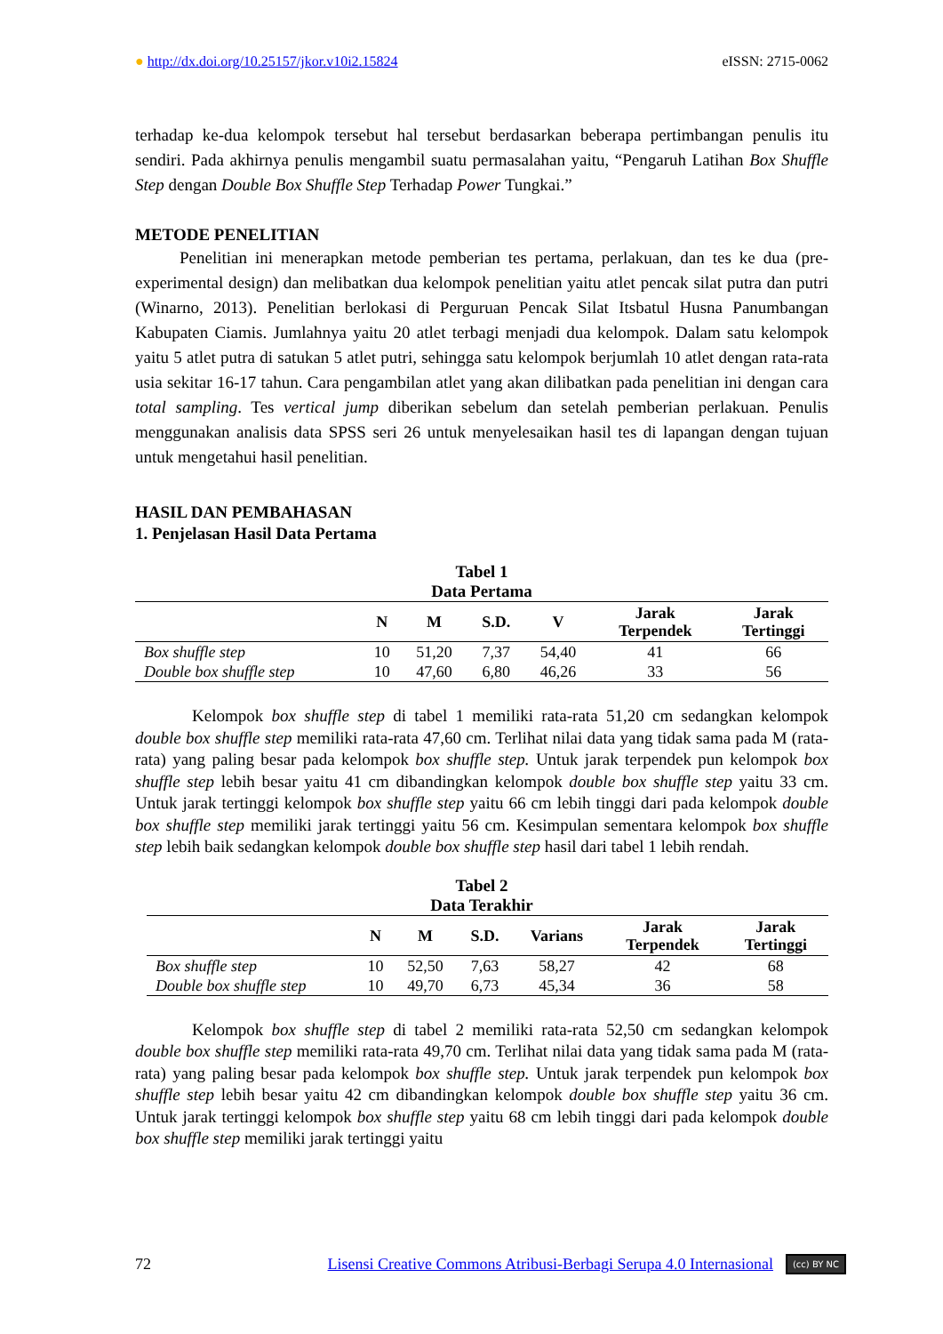● http://dx.doi.org/10.25157/jkor.v10i2.15824 eISSN: 2715-0062
terhadap ke-dua kelompok tersebut hal tersebut berdasarkan beberapa pertimbangan penulis itu sendiri. Pada akhirnya penulis mengambil suatu permasalahan yaitu, “Pengaruh Latihan Box Shuffle Step dengan Double Box Shuffle Step Terhadap Power Tungkai.”
METODE PENELITIAN
Penelitian ini menerapkan metode pemberian tes pertama, perlakuan, dan tes ke dua (pre-experimental design) dan melibatkan dua kelompok penelitian yaitu atlet pencak silat putra dan putri (Winarno, 2013). Penelitian berlokasi di Perguruan Pencak Silat Itsbatul Husna Panumbangan Kabupaten Ciamis. Jumlahnya yaitu 20 atlet terbagi menjadi dua kelompok. Dalam satu kelompok yaitu 5 atlet putra di satukan 5 atlet putri, sehingga satu kelompok berjumlah 10 atlet dengan rata-rata usia sekitar 16-17 tahun. Cara pengambilan atlet yang akan dilibatkan pada penelitian ini dengan cara total sampling. Tes vertical jump diberikan sebelum dan setelah pemberian perlakuan. Penulis menggunakan analisis data SPSS seri 26 untuk menyelesaikan hasil tes di lapangan dengan tujuan untuk mengetahui hasil penelitian.
HASIL DAN PEMBAHASAN
1. Penjelasan Hasil Data Pertama
Tabel 1
Data Pertama
| | N | M | S.D. | V | Jarak Terpendek | Jarak Tertinggi |
| --- | --- | --- | --- | --- | --- | --- |
| Box shuffle step | 10 | 51,20 | 7,37 | 54,40 | 41 | 66 |
| Double box shuffle step | 10 | 47,60 | 6,80 | 46,26 | 33 | 56 |
Kelompok box shuffle step di tabel 1 memiliki rata-rata 51,20 cm sedangkan kelompok double box shuffle step memiliki rata-rata 47,60 cm. Terlihat nilai data yang tidak sama pada M (rata-rata) yang paling besar pada kelompok box shuffle step. Untuk jarak terpendek pun kelompok box shuffle step lebih besar yaitu 41 cm dibandingkan kelompok double box shuffle step yaitu 33 cm. Untuk jarak tertinggi kelompok box shuffle step yaitu 66 cm lebih tinggi dari pada kelompok double box shuffle step memiliki jarak tertinggi yaitu 56 cm. Kesimpulan sementara kelompok box shuffle step lebih baik sedangkan kelompok double box shuffle step hasil dari tabel 1 lebih rendah.
Tabel 2
Data Terakhir
| | N | M | S.D. | Varians | Jarak Terpendek | Jarak Tertinggi |
| --- | --- | --- | --- | --- | --- | --- |
| Box shuffle step | 10 | 52,50 | 7,63 | 58,27 | 42 | 68 |
| Double box shuffle step | 10 | 49,70 | 6,73 | 45,34 | 36 | 58 |
Kelompok box shuffle step di tabel 2 memiliki rata-rata 52,50 cm sedangkan kelompok double box shuffle step memiliki rata-rata 49,70 cm. Terlihat nilai data yang tidak sama pada M (rata-rata) yang paling besar pada kelompok box shuffle step. Untuk jarak terpendek pun kelompok box shuffle step lebih besar yaitu 42 cm dibandingkan kelompok double box shuffle step yaitu 36 cm. Untuk jarak tertinggi kelompok box shuffle step yaitu 68 cm lebih tinggi dari pada kelompok double box shuffle step memiliki jarak tertinggi yaitu
72 Lisensi Creative Commons Atribusi-Berbagi Serupa 4.0 Internasional (cc) BY NC